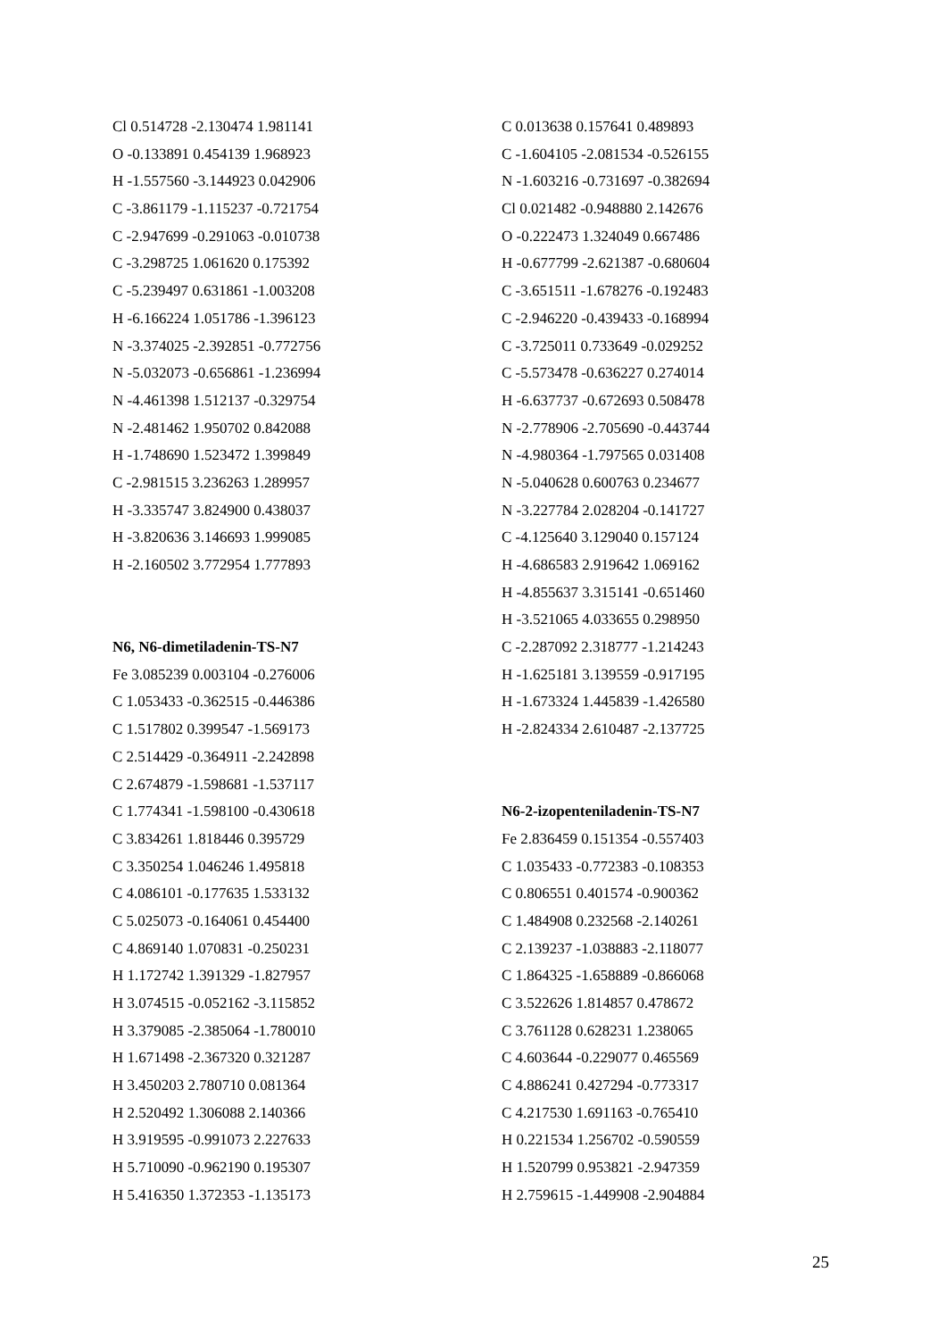Cl 0.514728 -2.130474 1.981141
O -0.133891 0.454139 1.968923
H -1.557560 -3.144923 0.042906
C -3.861179 -1.115237 -0.721754
C -2.947699 -0.291063 -0.010738
C -3.298725 1.061620 0.175392
C -5.239497 0.631861 -1.003208
H -6.166224 1.051786 -1.396123
N -3.374025 -2.392851 -0.772756
N -5.032073 -0.656861 -1.236994
N -4.461398 1.512137 -0.329754
N -2.481462 1.950702 0.842088
H -1.748690 1.523472 1.399849
C -2.981515 3.236263 1.289957
H -3.335747 3.824900 0.438037
H -3.820636 3.146693 1.999085
H -2.160502 3.772954 1.777893
N6, N6-dimetiladenin-TS-N7
Fe 3.085239 0.003104 -0.276006
C 1.053433 -0.362515 -0.446386
C 1.517802 0.399547 -1.569173
C 2.514429 -0.364911 -2.242898
C 2.674879 -1.598681 -1.537117
C 1.774341 -1.598100 -0.430618
C 3.834261 1.818446 0.395729
C 3.350254 1.046246 1.495818
C 4.086101 -0.177635 1.533132
C 5.025073 -0.164061 0.454400
C 4.869140 1.070831 -0.250231
H 1.172742 1.391329 -1.827957
H 3.074515 -0.052162 -3.115852
H 3.379085 -2.385064 -1.780010
H 1.671498 -2.367320 0.321287
H 3.450203 2.780710 0.081364
H 2.520492 1.306088 2.140366
H 3.919595 -0.991073 2.227633
H 5.710090 -0.962190 0.195307
H 5.416350 1.372353 -1.135173
C 0.013638 0.157641 0.489893
C -1.604105 -2.081534 -0.526155
N -1.603216 -0.731697 -0.382694
Cl 0.021482 -0.948880 2.142676
O -0.222473 1.324049 0.667486
H -0.677799 -2.621387 -0.680604
C -3.651511 -1.678276 -0.192483
C -2.946220 -0.439433 -0.168994
C -3.725011 0.733649 -0.029252
C -5.573478 -0.636227 0.274014
H -6.637737 -0.672693 0.508478
N -2.778906 -2.705690 -0.443744
N -4.980364 -1.797565 0.031408
N -5.040628 0.600763 0.234677
N -3.227784 2.028204 -0.141727
C -4.125640 3.129040 0.157124
H -4.686583 2.919642 1.069162
H -4.855637 3.315141 -0.651460
H -3.521065 4.033655 0.298950
C -2.287092 2.318777 -1.214243
H -1.625181 3.139559 -0.917195
H -1.673324 1.445839 -1.426580
H -2.824334 2.610487 -2.137725
N6-2-izopenteniladenin-TS-N7
Fe 2.836459 0.151354 -0.557403
C 1.035433 -0.772383 -0.108353
C 0.806551 0.401574 -0.900362
C 1.484908 0.232568 -2.140261
C 2.139237 -1.038883 -2.118077
C 1.864325 -1.658889 -0.866068
C 3.522626 1.814857 0.478672
C 3.761128 0.628231 1.238065
C 4.603644 -0.229077 0.465569
C 4.886241 0.427294 -0.773317
C 4.217530 1.691163 -0.765410
H 0.221534 1.256702 -0.590559
H 1.520799 0.953821 -2.947359
H 2.759615 -1.449908 -2.904884
25